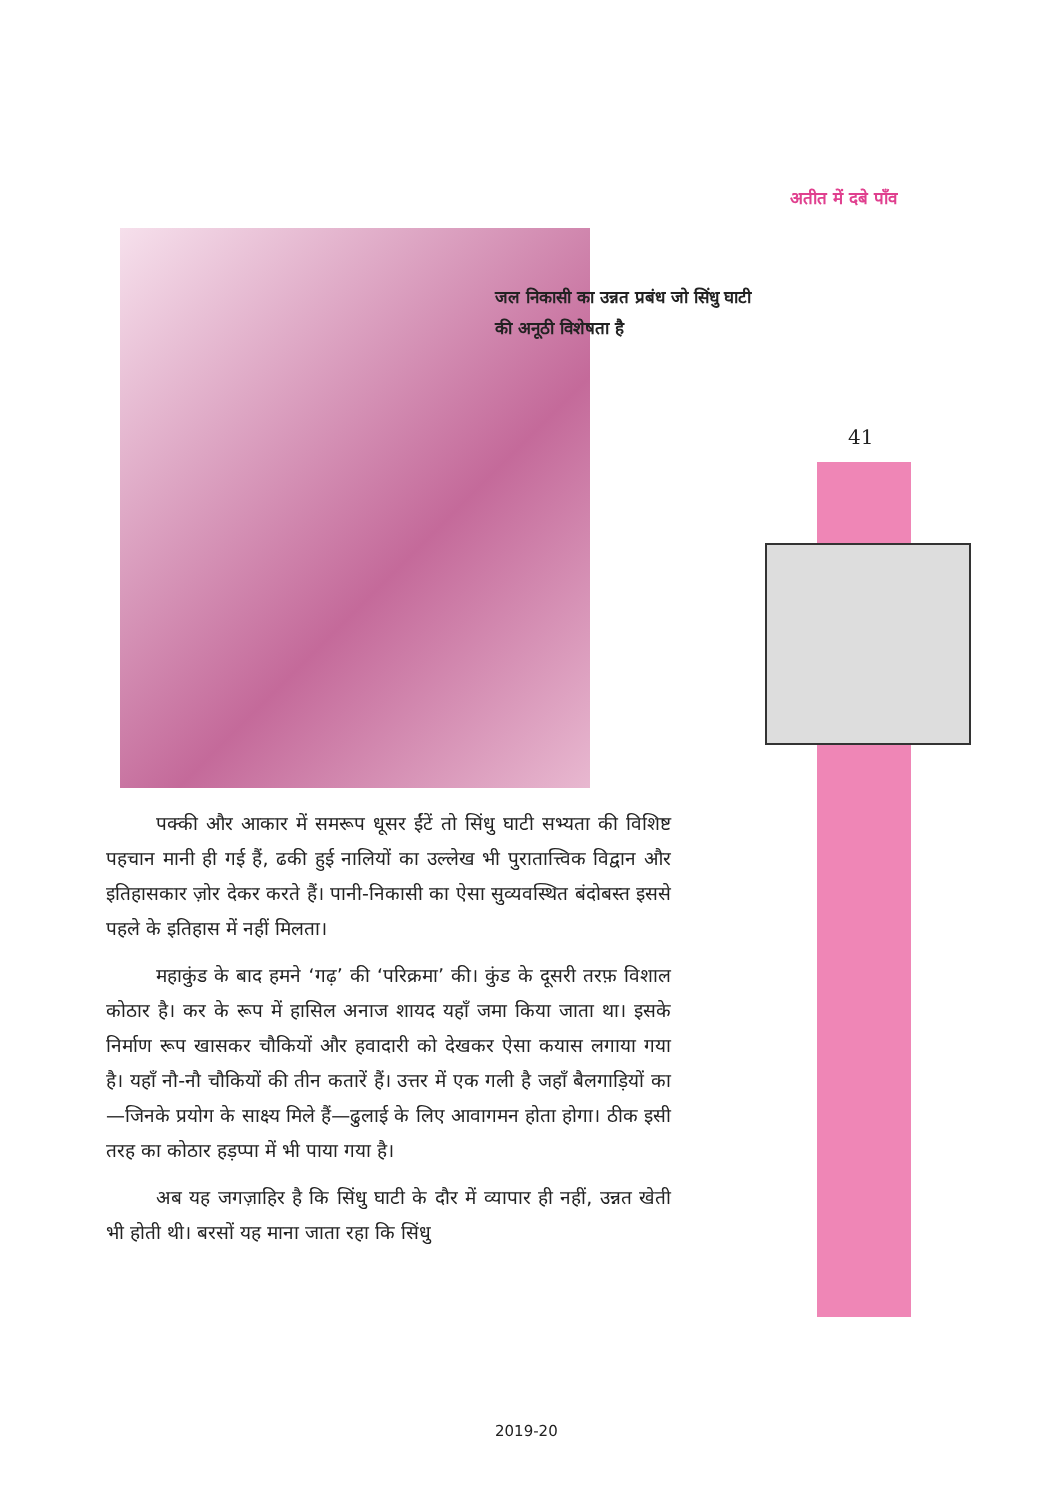अतीत में दबे पाँव
जल निकासी का उन्नत प्रबंध जो सिंधु घाटी की अनूठी विशेषता है
41
पक्की और आकार में समरूप धूसर ईंटें तो सिंधु घाटी सभ्यता की विशिष्ट पहचान मानी ही गई हैं, ढकी हुई नालियों का उल्लेख भी पुरातात्त्विक विद्वान और इतिहासकार ज़ोर देकर करते हैं। पानी-निकासी का ऐसा सुव्यवस्थित बंदोबस्त इससे पहले के इतिहास में नहीं मिलता।
महाकुंड के बाद हमने ‘गढ़’ की ‘परिक्रमा’ की। कुंड के दूसरी तरफ़ विशाल कोठार है। कर के रूप में हासिल अनाज शायद यहाँ जमा किया जाता था। इसके निर्माण रूप खासकर चौकियों और हवादारी को देखकर ऐसा कयास लगाया गया है। यहाँ नौ-नौ चौकियों की तीन कतारें हैं। उत्तर में एक गली है जहाँ बैलगाड़ियों का—जिनके प्रयोग के साक्ष्य मिले हैं—ढुलाई के लिए आवागमन होता होगा। ठीक इसी तरह का कोठार हड़प्पा में भी पाया गया है।
अब यह जगज़ाहिर है कि सिंधु घाटी के दौर में व्यापार ही नहीं, उन्नत खेती भी होती थी। बरसों यह माना जाता रहा कि सिंधु
2019-20